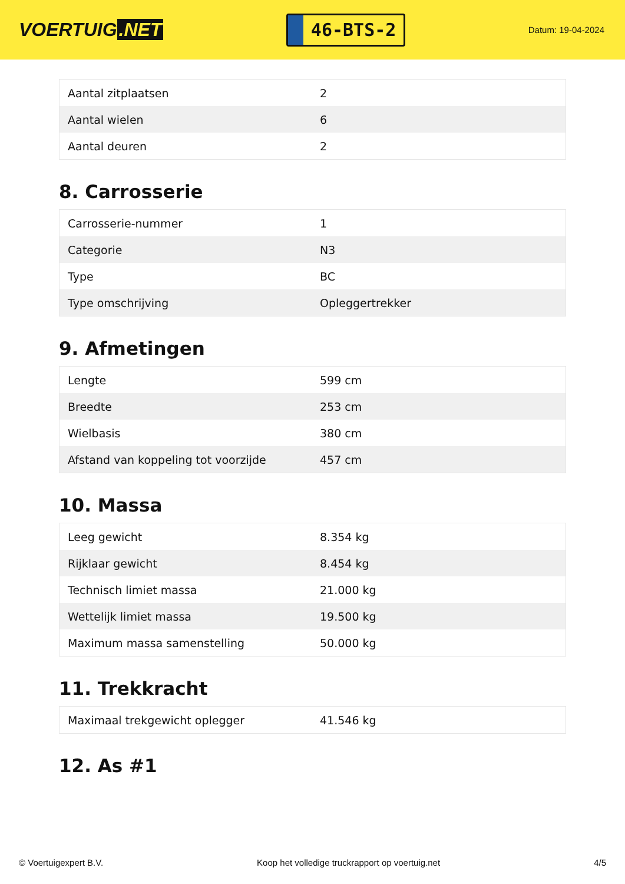VOERTUIG.NET
46-BTS-2
Datum: 19-04-2024
| Aantal zitplaatsen | 2 |
| Aantal wielen | 6 |
| Aantal deuren | 2 |
8. Carrosserie
| Carrosserie-nummer | 1 |
| Categorie | N3 |
| Type | BC |
| Type omschrijving | Opleggertrekker |
9. Afmetingen
| Lengte | 599 cm |
| Breedte | 253 cm |
| Wielbasis | 380 cm |
| Afstand van koppeling tot voorzijde | 457 cm |
10. Massa
| Leeg gewicht | 8.354 kg |
| Rijklaar gewicht | 8.454 kg |
| Technisch limiet massa | 21.000 kg |
| Wettelijk limiet massa | 19.500 kg |
| Maximum massa samenstelling | 50.000 kg |
11. Trekkracht
| Maximaal trekgewicht oplegger | 41.546 kg |
12. As #1
© Voertuigexpert B.V. Koop het volledige truckrapport op voertuig.net 4/5